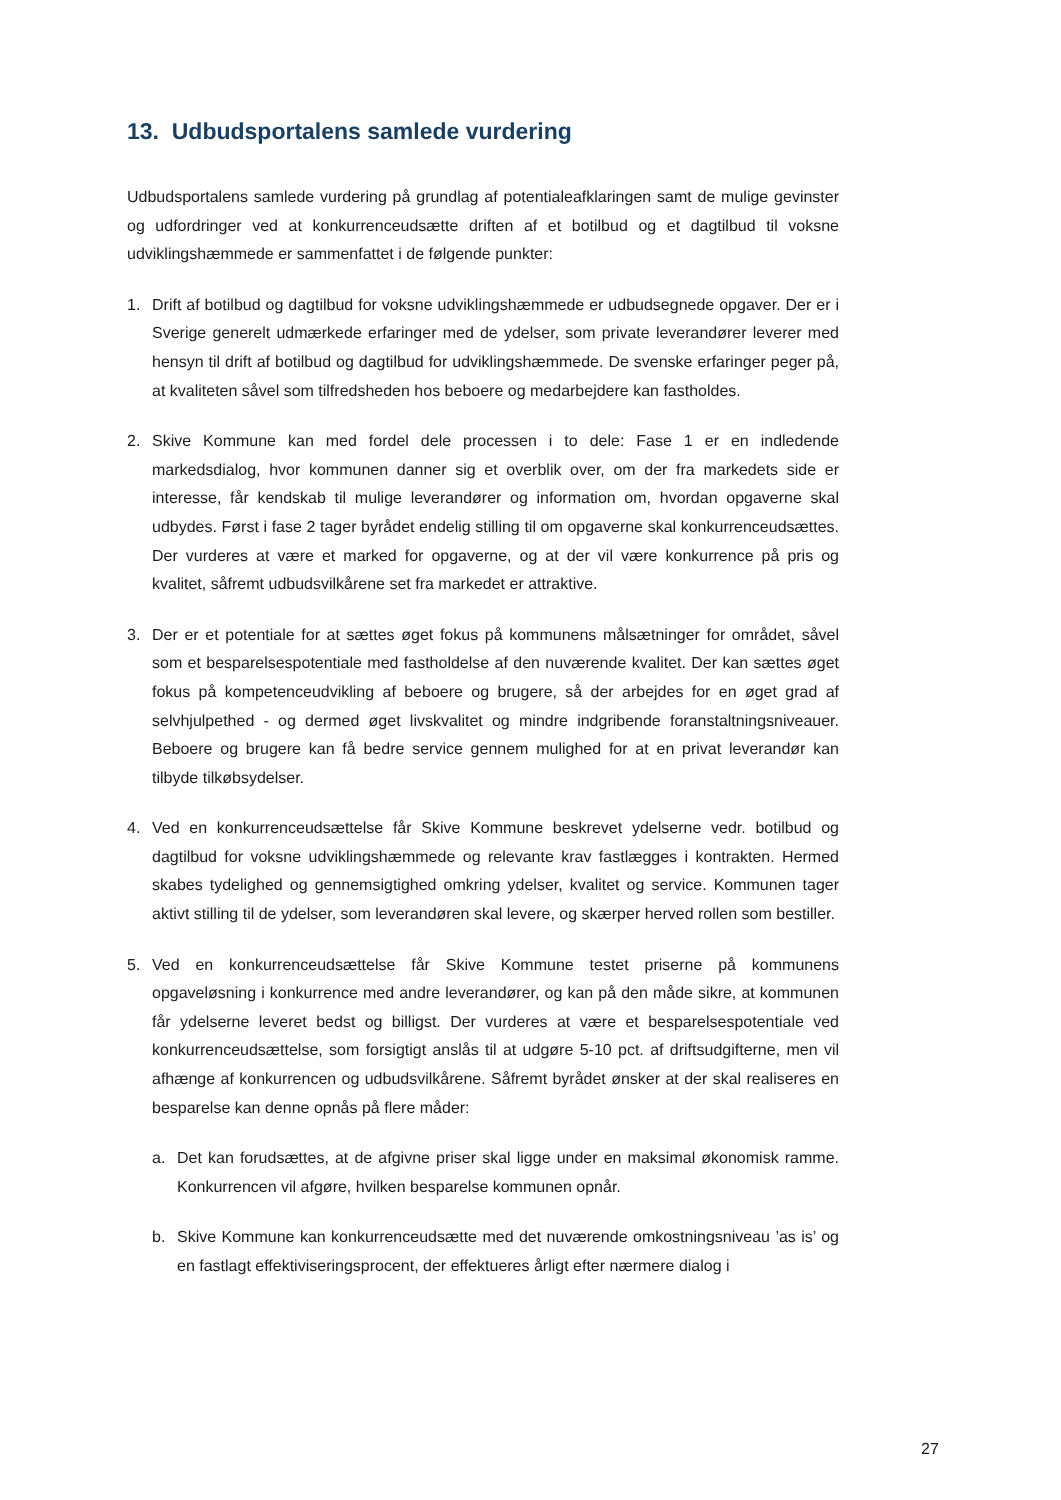13. Udbudsportalens samlede vurdering
Udbudsportalens samlede vurdering på grundlag af potentialeafklaringen samt de mulige gevinster og udfordringer ved at konkurrenceudsætte driften af et botilbud og et dagtilbud til voksne udviklingshæmmede er sammenfattet i de følgende punkter:
1. Drift af botilbud og dagtilbud for voksne udviklingshæmmede er udbudsegnede opgaver. Der er i Sverige generelt udmærkede erfaringer med de ydelser, som private leverandører leverer med hensyn til drift af botilbud og dagtilbud for udviklingshæmmede. De svenske erfaringer peger på, at kvaliteten såvel som tilfredsheden hos beboere og medarbejdere kan fastholdes.
2. Skive Kommune kan med fordel dele processen i to dele: Fase 1 er en indledende markedsdialog, hvor kommunen danner sig et overblik over, om der fra markedets side er interesse, får kendskab til mulige leverandører og information om, hvordan opgaverne skal udbydes. Først i fase 2 tager byrådet endelig stilling til om opgaverne skal konkurrenceudsættes. Der vurderes at være et marked for opgaverne, og at der vil være konkurrence på pris og kvalitet, såfremt udbudsvilkårene set fra markedet er attraktive.
3. Der er et potentiale for at sættes øget fokus på kommunens målsætninger for området, såvel som et besparelsespotentiale med fastholdelse af den nuværende kvalitet. Der kan sættes øget fokus på kompetenceudvikling af beboere og brugere, så der arbejdes for en øget grad af selvhjulpethed - og dermed øget livskvalitet og mindre indgribende foranstaltningsniveauer. Beboere og brugere kan få bedre service gennem mulighed for at en privat leverandør kan tilbyde tilkøbsydelser.
4. Ved en konkurrenceudsættelse får Skive Kommune beskrevet ydelserne vedr. botilbud og dagtilbud for voksne udviklingshæmmede og relevante krav fastlægges i kontrakten. Hermed skabes tydelighed og gennemsigtighed omkring ydelser, kvalitet og service. Kommunen tager aktivt stilling til de ydelser, som leverandøren skal levere, og skærper herved rollen som bestiller.
5. Ved en konkurrenceudsættelse får Skive Kommune testet priserne på kommunens opgaveløsning i konkurrence med andre leverandører, og kan på den måde sikre, at kommunen får ydelserne leveret bedst og billigst. Der vurderes at være et besparelsespotentiale ved konkurrenceudsættelse, som forsigtigt anslås til at udgøre 5-10 pct. af driftsudgifterne, men vil afhænge af konkurrencen og udbudsvilkårene. Såfremt byrådet ønsker at der skal realiseres en besparelse kan denne opnås på flere måder:
a. Det kan forudsættes, at de afgivne priser skal ligge under en maksimal økonomisk ramme. Konkurrencen vil afgøre, hvilken besparelse kommunen opnår.
b. Skive Kommune kan konkurrenceudsætte med det nuværende omkostningsniveau ’as is’ og en fastlagt effektiviseringsprocent, der effektueres årligt efter nærmere dialog i
27